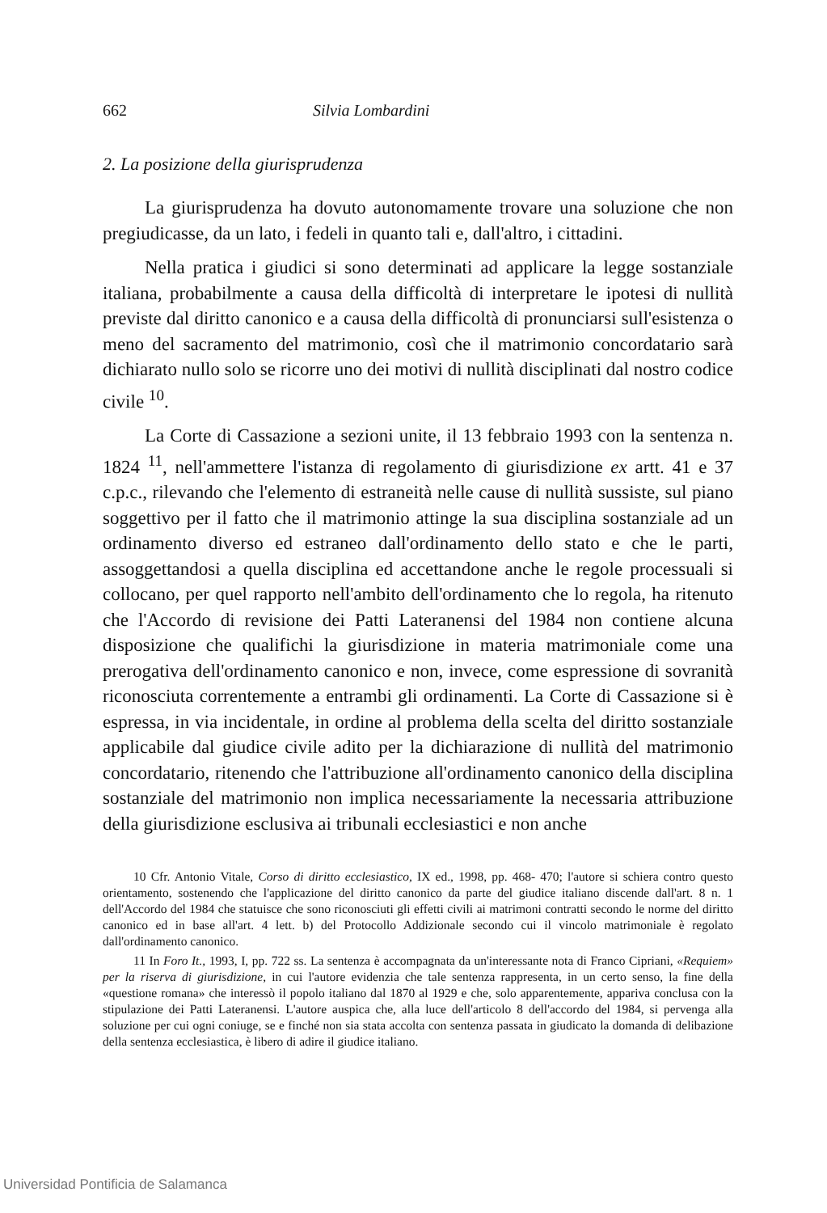662 Silvia Lombardini
2. La posizione della giurisprudenza
La giurisprudenza ha dovuto autonomamente trovare una soluzione che non pregiudicasse, da un lato, i fedeli in quanto tali e, dall'altro, i cittadini.
Nella pratica i giudici si sono determinati ad applicare la legge sostanziale italiana, probabilmente a causa della difficoltà di interpretare le ipotesi di nullità previste dal diritto canonico e a causa della difficoltà di pronunciarsi sull'esistenza o meno del sacramento del matrimonio, così che il matrimonio concordatario sarà dichiarato nullo solo se ricorre uno dei motivi di nullità disciplinati dal nostro codice civile <sup>10</sup>.
La Corte di Cassazione a sezioni unite, il 13 febbraio 1993 con la sentenza n. 1824 <sup>11</sup>, nell'ammettere l'istanza di regolamento di giurisdizione ex artt. 41 e 37 c.p.c., rilevando che l'elemento di estraneità nelle cause di nullità sussiste, sul piano soggettivo per il fatto che il matrimonio attinge la sua disciplina sostanziale ad un ordinamento diverso ed estraneo dall'ordinamento dello stato e che le parti, assoggettandosi a quella disciplina ed accettandone anche le regole processuali si collocano, per quel rapporto nell'ambito dell'ordinamento che lo regola, ha ritenuto che l'Accordo di revisione dei Patti Lateranensi del 1984 non contiene alcuna disposizione che qualifichi la giurisdizione in materia matrimoniale come una prerogativa dell'ordinamento canonico e non, invece, come espressione di sovranità riconosciuta correntemente a entrambi gli ordinamenti. La Corte di Cassazione si è espressa, in via incidentale, in ordine al problema della scelta del diritto sostanziale applicabile dal giudice civile adito per la dichiarazione di nullità del matrimonio concordatario, ritenendo che l'attribuzione all'ordinamento canonico della disciplina sostanziale del matrimonio non implica necessariamente la necessaria attribuzione della giurisdizione esclusiva ai tribunali ecclesiastici e non anche
10 Cfr. Antonio Vitale, Corso di diritto ecclesiastico, IX ed., 1998, pp. 468- 470; l'autore si schiera contro questo orientamento, sostenendo che l'applicazione del diritto canonico da parte del giudice italiano discende dall'art. 8 n. 1 dell'Accordo del 1984 che statuisce che sono riconosciuti gli effetti civili ai matrimoni contratti secondo le norme del diritto canonico ed in base all'art. 4 lett. b) del Protocollo Addizionale secondo cui il vincolo matrimoniale è regolato dall'ordinamento canonico.
11 In Foro It., 1993, I, pp. 722 ss. La sentenza è accompagnata da un'interessante nota di Franco Cipriani, «Requiem» per la riserva di giurisdizione, in cui l'autore evidenzia che tale sentenza rappresenta, in un certo senso, la fine della «questione romana» che interessò il popolo italiano dal 1870 al 1929 e che, solo apparentemente, appariva conclusa con la stipulazione dei Patti Lateranensi. L'autore auspica che, alla luce dell'articolo 8 dell'accordo del 1984, si pervenga alla soluzione per cui ogni coniuge, se e finché non sia stata accolta con sentenza passata in giudicato la domanda di delibazione della sentenza ecclesiastica, è libero di adire il giudice italiano.
Universidad Pontificia de Salamanca